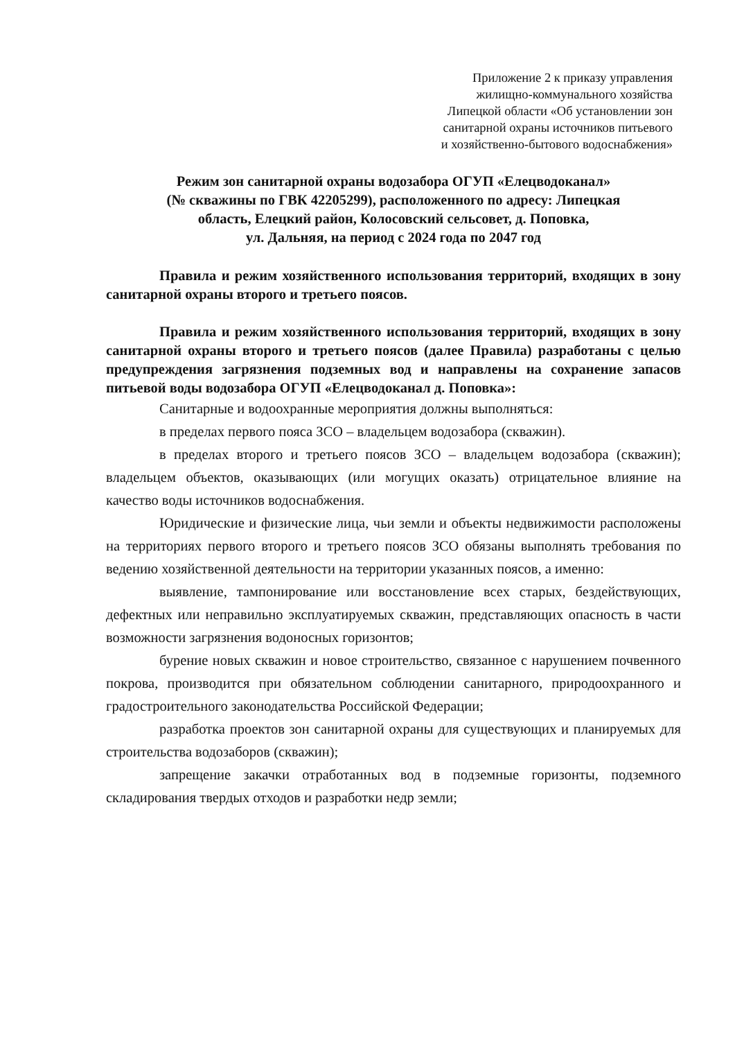Приложение 2 к приказу управления
жилищно-коммунального хозяйства
Липецкой области «Об установлении зон
санитарной охраны источников питьевого
и хозяйственно-бытового водоснабжения»
Режим зон санитарной охраны водозабора ОГУП «Елецводоканал»
(№ скважины по ГВК 42205299), расположенного по адресу: Липецкая
область, Елецкий район, Колосовский сельсовет, д. Поповка,
ул. Дальняя, на период с 2024 года по 2047 год
Правила и режим хозяйственного использования территорий, входящих в зону санитарной охраны второго и третьего поясов.
Правила и режим хозяйственного использования территорий, входящих в зону санитарной охраны второго и третьего поясов (далее Правила) разработаны с целью предупреждения загрязнения подземных вод и направлены на сохранение запасов питьевой воды водозабора ОГУП «Елецводоканал д. Поповка»:
Санитарные и водоохранные мероприятия должны выполняться:
в пределах первого пояса ЗСО – владельцем водозабора (скважин).
в пределах второго и третьего поясов ЗСО – владельцем водозабора (скважин); владельцем объектов, оказывающих (или могущих оказать) отрицательное влияние на качество воды источников водоснабжения.
Юридические и физические лица, чьи земли и объекты недвижимости расположены на территориях первого второго и третьего поясов ЗСО обязаны выполнять требования по ведению хозяйственной деятельности на территории указанных поясов, а именно:
выявление, тампонирование или восстановление всех старых, бездействующих, дефектных или неправильно эксплуатируемых скважин, представляющих опасность в части возможности загрязнения водоносных горизонтов;
бурение новых скважин и новое строительство, связанное с нарушением почвенного покрова, производится при обязательном соблюдении санитарного, природоохранного и градостроительного законодательства Российской Федерации;
разработка проектов зон санитарной охраны для существующих и планируемых для строительства водозаборов (скважин);
запрещение закачки отработанных вод в подземные горизонты, подземного складирования твердых отходов и разработки недр земли;